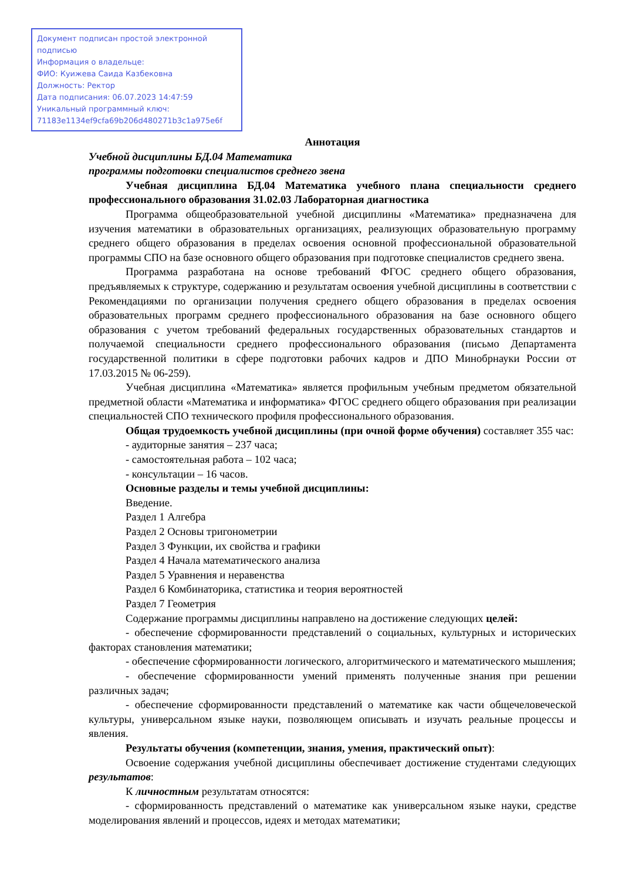Документ подписан простой электронной подписью
Информация о владельце:
ФИО: Куижева Саида Казбековна
Должность: Ректор
Дата подписания: 06.07.2023 14:47:59
Уникальный программный ключ:
71183e1134ef9cfa69b206d480271b3c1a975e6f
Аннотация
Учебной дисциплины БД.04 Математика
программы подготовки специалистов среднего звена
Учебная дисциплина БД.04 Математика учебного плана специальности среднего профессионального образования 31.02.03 Лабораторная диагностика
Программа общеобразовательной учебной дисциплины «Математика» предназначена для изучения математики в образовательных организациях, реализующих образовательную программу среднего общего образования в пределах освоения основной профессиональной образовательной программы СПО на базе основного общего образования при подготовке специалистов среднего звена.
Программа разработана на основе требований ФГОС среднего общего образования, предъявляемых к структуре, содержанию и результатам освоения учебной дисциплины в соответствии с Рекомендациями по организации получения среднего общего образования в пределах освоения образовательных программ среднего профессионального образования на базе основного общего образования с учетом требований федеральных государственных образовательных стандартов и получаемой специальности среднего профессионального образования (письмо Департамента государственной политики в сфере подготовки рабочих кадров и ДПО Минобрнауки России от 17.03.2015 № 06-259).
Учебная дисциплина «Математика» является профильным учебным предметом обязательной предметной области «Математика и информатика» ФГОС среднего общего образования при реализации специальностей СПО технического профиля профессионального образования.
Общая трудоемкость учебной дисциплины (при очной форме обучения) составляет 355 час:
- аудиторные занятия – 237 часа;
- самостоятельная работа – 102 часа;
- консультации – 16 часов.
Основные разделы и темы учебной дисциплины:
Введение.
Раздел 1 Алгебра
Раздел 2 Основы тригонометрии
Раздел 3 Функции, их свойства и графики
Раздел 4 Начала математического анализа
Раздел 5 Уравнения и неравенства
Раздел 6 Комбинаторика, статистика и теория вероятностей
Раздел 7 Геометрия
Содержание программы дисциплины направлено на достижение следующих целей:
- обеспечение сформированности представлений о социальных, культурных и исторических факторах становления математики;
- обеспечение сформированности логического, алгоритмического и математического мышления;
- обеспечение сформированности умений применять полученные знания при решении различных задач;
- обеспечение сформированности представлений о математике как части общечеловеческой культуры, универсальном языке науки, позволяющем описывать и изучать реальные процессы и явления.
Результаты обучения (компетенции, знания, умения, практический опыт):
Освоение содержания учебной дисциплины обеспечивает достижение студентами следующих результатов:
К личностным результатам относятся:
- сформированность представлений о математике как универсальном языке науки, средстве моделирования явлений и процессов, идеях и методах математики;